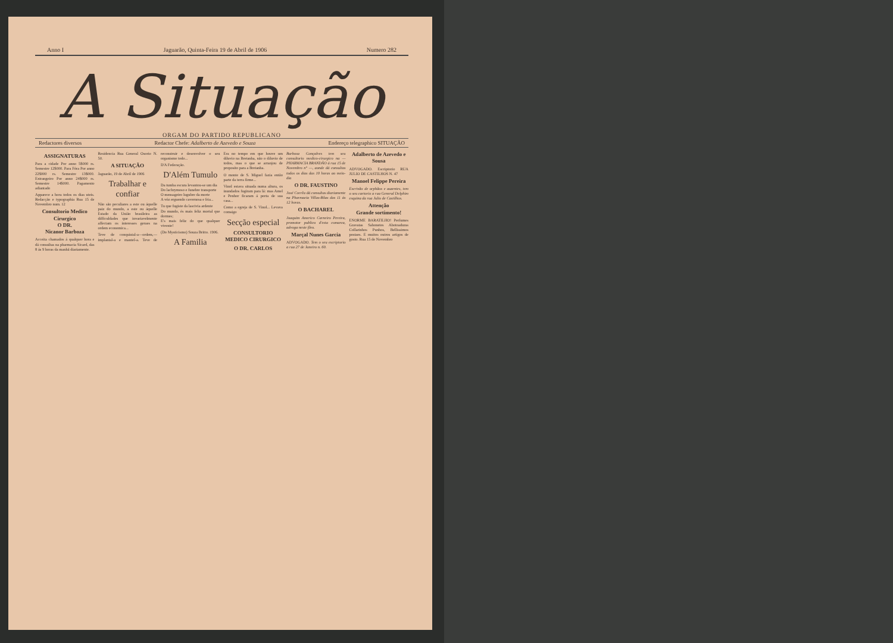Anno I Jaguarão, Quinta-Feira 19 de Abril de 1906 Numero 282
A Situação
ORGAM DO PARTIDO REPUBLICANO
Redactores diversos Redactor Chefe: Adalberto de Azevedo e Souza Endereço telegraphico SITUAÇÃO
ASSIGNATURAS
Para a cidade Por anno 5$000 rs. Semestre 12$000. Para Fóra Por anno 22$000 rs. Semestre 13$000. Extrangeiro Por anno 24$000 rs. Semestre 14$000. Pagamento adiantado
Apparece a hora todos os dias uteis. Redacção e typographia Rua 15 de Novembro num. 12
Consultorio Medico Cirurgico
O DR.
Nicanor Barboza
Acceita chamados á qualquer hora e dá consultas na pharmacia Sicard, das 8 ás 9 horas da manhã diariamente.
Residencia Rua General Osorio N. 50.
A SITUAÇÃO
Jaguarão, 19 de Abril de 1906
Trabalhar e confiar
Não são peculiares a este ou áquelle paiz do mundo, a este ou áquelle Estado da União brasileira as difficuldades que invariavelmente affectam os interesses geraes na ordem economica...
Teve de conquistal-a—ordem,—implantal-a e mantel-a. Teve de reconstruir e desenvolver o seu organismo todo...
D'A Federação.
D'Além Tumulo
Da tumba escura levantou-se um dia
Do lachrymoso e funebre transporte
O mensageiro lugubre da morte
A vóz erguendo cavernosa e fria...
Tu que fugiste da lascivia ardente
Do mundo, és mais feliz mortal que dormes;
E's mais feliz do que qualquer vivente!
(Do Mysticismo) Souza Britto. 1906.
A Familia
Era no tempo em que houve um diluvio na Bretanha, não o diluvio de todos, mas o que se arranjou de proposito para a Bretanha.
O monte de S. Miguel fazia então parte da terra firme...
Vinol estava situada numa altura, os inundados fugiram para lá: mas Amel e Penhor ficaram á porta de sua casa...
Como a egreja de S. Vinol... Levava comsigo
Secção especial
CONSULTORIO MEDICO CIRURGICO
O DR. CARLOS
Barbosa Gonçalves tem seu consultorio medico-cirurgico na — PHARMACIA BRANDÃO á rua 15 de Novembro n° —, aonde dá consultas todos os dias das 10 horas ao meio-dia
O DR. FAUSTINO
José Corrêa dá consultas diariamente na Pharmacia Villas-Bôas das 11 ás 12 horas.
O BACHAREL
Joaquim Americo Carneiro Pereira, promotor publico d'esta comarca, advoga neste fôro.
Marçal Nunes Garcia
ADVOGADO. Tem o seu escriptorio a rua 27 de Janeiro n. 60.
Adalberto de Azevedo e Sousa
ADVOGADO. Escriptorio RUA JULIO DE CASTILHOS N. 47
Manoel Felippe Pereira
Escrivão de orphãos e auzentes, tem o seu cartorio a rua General Delphim esquina da rua Julio de Castilhos.
Attenção
Grande sortimento!
ENORME BARATILHO! Perfumes Gravatas Sabonetes Abotoaduras Collarinhos Punhos, Bellissimos postaes. E muitos outros artigos de gosto. Rua 15 de Novembro